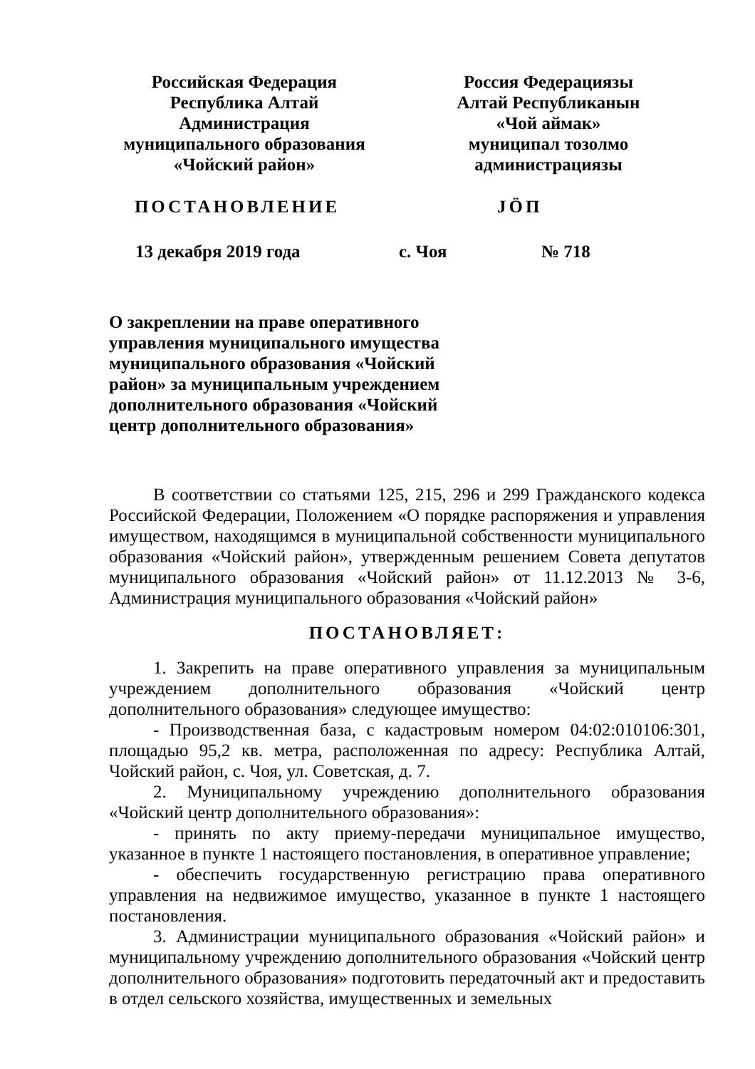Российская Федерация
Республика Алтай
Администрация
муниципального образования
«Чойский район»
Россия Федерациязы
Алтай Республиканын
«Чой аймак»
муниципал тозолмо
администрациязы
ПОСТАНОВЛЕНИЕ JӦП
13 декабря 2019 года с. Чоя № 718
О закреплении на праве оперативного управления муниципального имущества муниципального образования «Чойский район» за муниципальным учреждением дополнительного образования «Чойский центр дополнительного образования»
В соответствии со статьями 125, 215, 296 и 299 Гражданского кодекса Российской Федерации, Положением «О порядке распоряжения и управления имуществом, находящимся в муниципальной собственности муниципального образования «Чойский район», утвержденным решением Совета депутатов муниципального образования «Чойский район» от 11.12.2013 № 3-6, Администрация муниципального образования «Чойский район»
ПОСТАНОВЛЯЕТ:
1. Закрепить на праве оперативного управления за муниципальным учреждением дополнительного образования «Чойский центр дополнительного образования» следующее имущество:
- Производственная база, с кадастровым номером 04:02:010106:301, площадью 95,2 кв. метра, расположенная по адресу: Республика Алтай, Чойский район, с. Чоя, ул. Советская, д. 7.
2. Муниципальному учреждению дополнительного образования «Чойский центр дополнительного образования»:
- принять по акту приему-передачи муниципальное имущество, указанное в пункте 1 настоящего постановления, в оперативное управление;
- обеспечить государственную регистрацию права оперативного управления на недвижимое имущество, указанное в пункте 1 настоящего постановления.
3. Администрации муниципального образования «Чойский район» и муниципальному учреждению дополнительного образования «Чойский центр дополнительного образования» подготовить передаточный акт и предоставить в отдел сельского хозяйства, имущественных и земельных